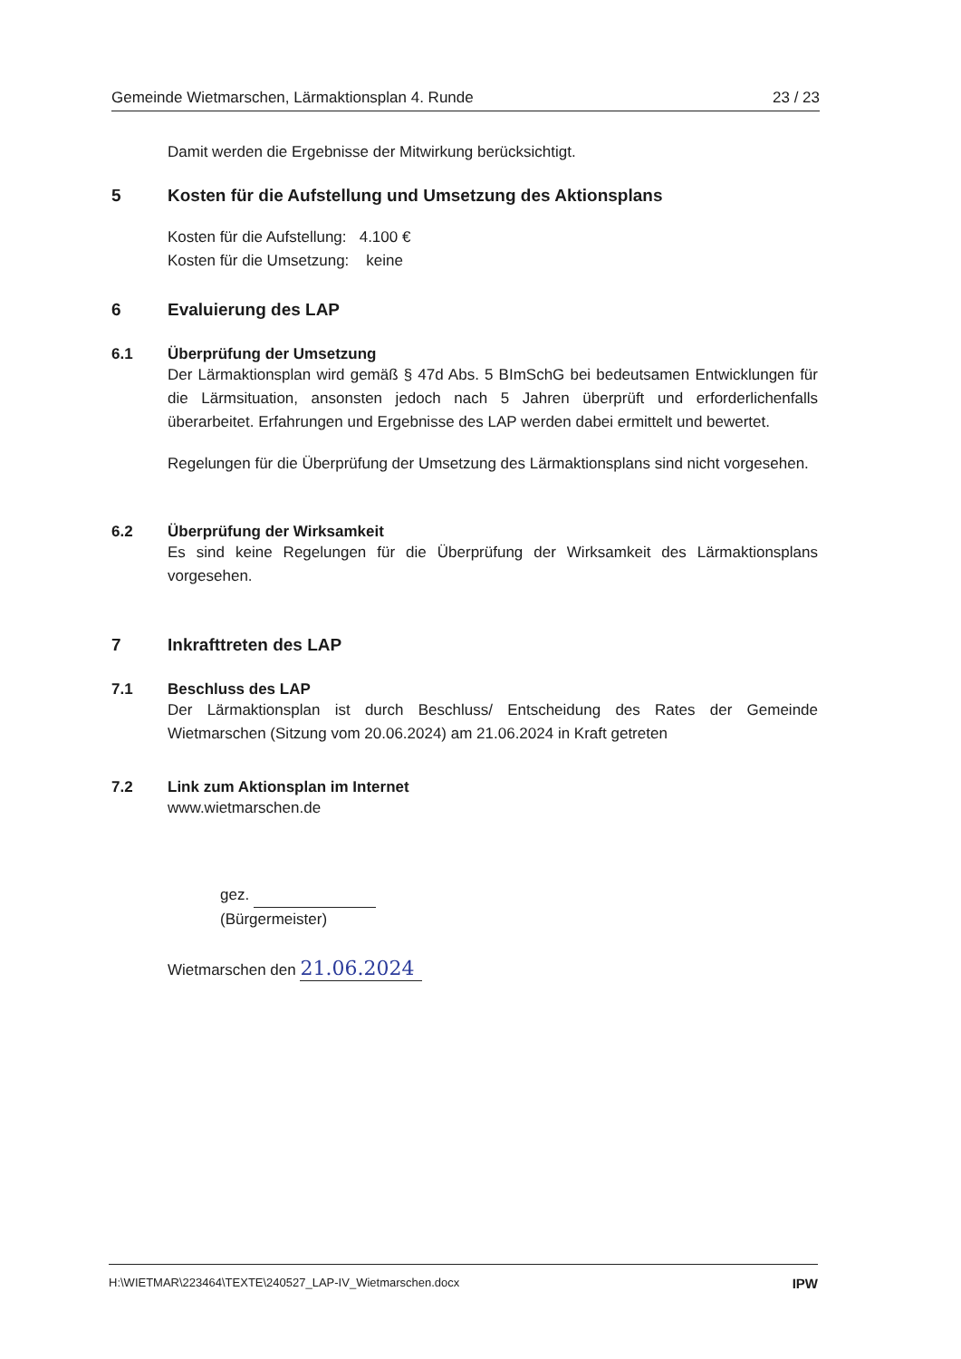Gemeinde Wietmarschen, Lärmaktionsplan 4. Runde 23 / 23
Damit werden die Ergebnisse der Mitwirkung berücksichtigt.
5 Kosten für die Aufstellung und Umsetzung des Aktionsplans
Kosten für die Aufstellung: 4.100 €
Kosten für die Umsetzung: keine
6 Evaluierung des LAP
6.1 Überprüfung der Umsetzung
Der Lärmaktionsplan wird gemäß § 47d Abs. 5 BImSchG bei bedeutsamen Entwicklungen für die Lärmsituation, ansonsten jedoch nach 5 Jahren überprüft und erforderlichenfalls überarbeitet. Erfahrungen und Ergebnisse des LAP werden dabei ermittelt und bewertet.
Regelungen für die Überprüfung der Umsetzung des Lärmaktionsplans sind nicht vorgesehen.
6.2 Überprüfung der Wirksamkeit
Es sind keine Regelungen für die Überprüfung der Wirksamkeit des Lärmaktionsplans vorgesehen.
7 Inkrafttreten des LAP
7.1 Beschluss des LAP
Der Lärmaktionsplan ist durch Beschluss/ Entscheidung des Rates der Gemeinde Wietmarschen (Sitzung vom 20.06.2024) am 21.06.2024 in Kraft getreten
7.2 Link zum Aktionsplan im Internet
www.wietmarschen.de
gez.
(Bürgermeister)
Wietmarschen den 21.06.2024
H:\WIETMAR\223464\TEXTE\240527_LAP-IV_Wietmarschen.docx IPW